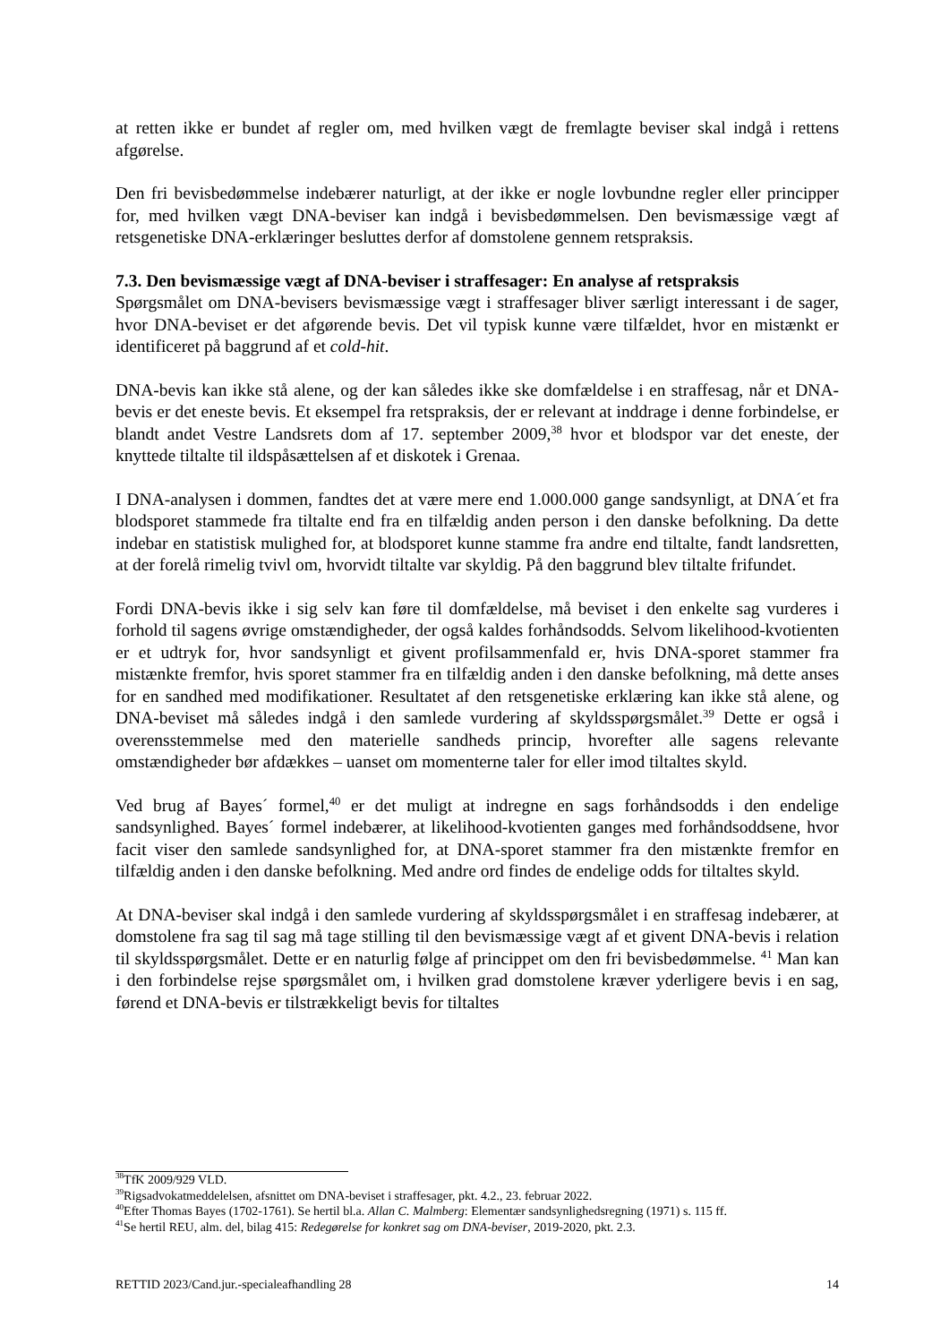at retten ikke er bundet af regler om, med hvilken vægt de fremlagte beviser skal indgå i rettens afgørelse.
Den fri bevisbedømmelse indebærer naturligt, at der ikke er nogle lovbundne regler eller principper for, med hvilken vægt DNA-beviser kan indgå i bevisbedømmelsen. Den bevismæssige vægt af retsgenetiske DNA-erklæringer besluttes derfor af domstolene gennem retspraksis.
7.3. Den bevismæssige vægt af DNA-beviser i straffesager: En analyse af retspraksis
Spørgsmålet om DNA-bevisers bevismæssige vægt i straffesager bliver særligt interessant i de sager, hvor DNA-beviset er det afgørende bevis. Det vil typisk kunne være tilfældet, hvor en mistænkt er identificeret på baggrund af et cold-hit.
DNA-bevis kan ikke stå alene, og der kan således ikke ske domfældelse i en straffesag, når et DNA-bevis er det eneste bevis. Et eksempel fra retspraksis, der er relevant at inddrage i denne forbindelse, er blandt andet Vestre Landsrets dom af 17. september 2009,<sup>38</sup> hvor et blodspor var det eneste, der knyttede tiltalte til ildspåsættelsen af et diskotek i Grenaa.
I DNA-analysen i dommen, fandtes det at være mere end 1.000.000 gange sandsynligt, at DNA´et fra blodsporet stammede fra tiltalte end fra en tilfældig anden person i den danske befolkning. Da dette indebar en statistisk mulighed for, at blodsporet kunne stamme fra andre end tiltalte, fandt landsretten, at der forelå rimelig tvivl om, hvorvidt tiltalte var skyldig. På den baggrund blev tiltalte frifundet.
Fordi DNA-bevis ikke i sig selv kan føre til domfældelse, må beviset i den enkelte sag vurderes i forhold til sagens øvrige omstændigheder, der også kaldes forhåndsodds. Selvom likelihood-kvotienten er et udtryk for, hvor sandsynligt et givent profilsammenfald er, hvis DNA-sporet stammer fra mistænkte fremfor, hvis sporet stammer fra en tilfældig anden i den danske befolkning, må dette anses for en sandhed med modifikationer. Resultatet af den retsgenetiske erklæring kan ikke stå alene, og DNA-beviset må således indgå i den samlede vurdering af skyldsspørgsmålet.<sup>39</sup> Dette er også i overensstemmelse med den materielle sandheds princip, hvorefter alle sagens relevante omstændigheder bør afdækkes – uanset om momenterne taler for eller imod tiltaltes skyld.
Ved brug af Bayes´ formel,<sup>40</sup> er det muligt at indregne en sags forhåndsodds i den endelige sandsynlighed. Bayes´ formel indebærer, at likelihood-kvotienten ganges med forhåndsoddsene, hvor facit viser den samlede sandsynlighed for, at DNA-sporet stammer fra den mistænkte fremfor en tilfældig anden i den danske befolkning. Med andre ord findes de endelige odds for tiltaltes skyld.
At DNA-beviser skal indgå i den samlede vurdering af skyldsspørgsmålet i en straffesag indebærer, at domstolene fra sag til sag må tage stilling til den bevismæssige vægt af et givent DNA-bevis i relation til skyldsspørgsmålet. Dette er en naturlig følge af princippet om den fri bevisbedømmelse. <sup>41</sup> Man kan i den forbindelse rejse spørgsmålet om, i hvilken grad domstolene kræver yderligere bevis i en sag, førend et DNA-bevis er tilstrækkeligt bevis for tiltaltes
<sup>38</sup> TfK 2009/929 VLD.
<sup>39</sup> Rigsadvokatmeddelelsen, afsnittet om DNA-beviset i straffesager, pkt. 4.2., 23. februar 2022.
<sup>40</sup> Efter Thomas Bayes (1702-1761). Se hertil bl.a. Allan C. Malmberg: Elementær sandsynlighedsregning (1971) s. 115 ff.
<sup>41</sup>Se hertil REU, alm. del, bilag 415: Redegørelse for konkret sag om DNA-beviser, 2019-2020, pkt. 2.3.
RETTID 2023/Cand.jur.-specialeafhandling 28 14